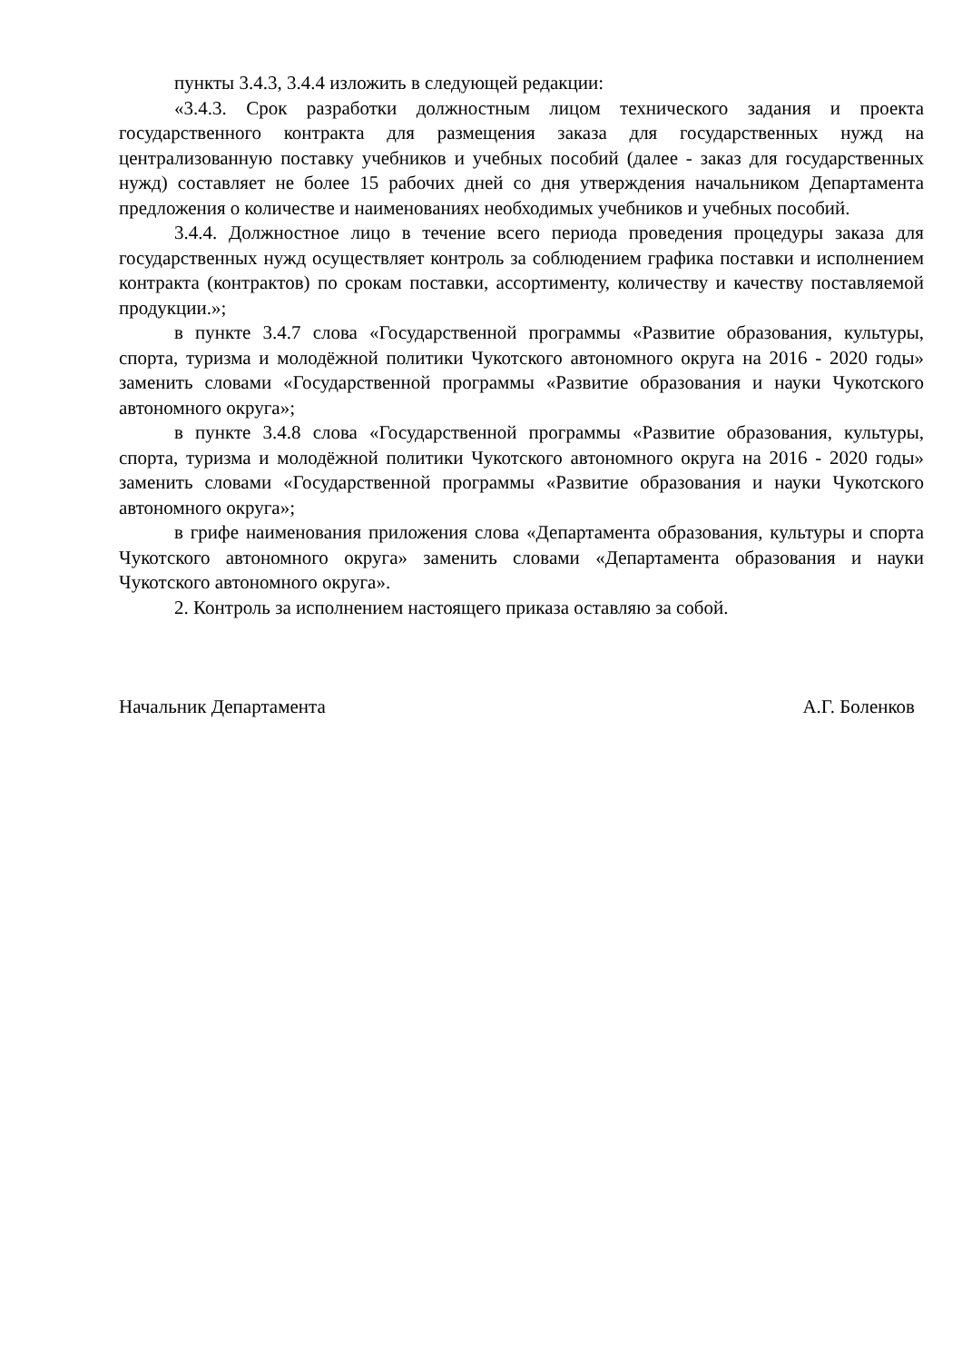пункты 3.4.3, 3.4.4 изложить в следующей редакции:
«3.4.3. Срок разработки должностным лицом технического задания и проекта государственного контракта для размещения заказа для государственных нужд на централизованную поставку учебников и учебных пособий (далее - заказ для государственных нужд) составляет не более 15 рабочих дней со дня утверждения начальником Департамента предложения о количестве и наименованиях необходимых учебников и учебных пособий.
3.4.4. Должностное лицо в течение всего периода проведения процедуры заказа для государственных нужд осуществляет контроль за соблюдением графика поставки и исполнением контракта (контрактов) по срокам поставки, ассортименту, количеству и качеству поставляемой продукции.»;
в пункте 3.4.7 слова «Государственной программы «Развитие образования, культуры, спорта, туризма и молодёжной политики Чукотского автономного округа на 2016 - 2020 годы» заменить словами «Государственной программы «Развитие образования и науки Чукотского автономного округа»;
в пункте 3.4.8 слова «Государственной программы «Развитие образования, культуры, спорта, туризма и молодёжной политики Чукотского автономного округа на 2016 - 2020 годы» заменить словами «Государственной программы «Развитие образования и науки Чукотского автономного округа»;
в грифе наименования приложения слова «Департамента образования, культуры и спорта Чукотского автономного округа» заменить словами «Департамента образования и науки Чукотского автономного округа».
2. Контроль за исполнением настоящего приказа оставляю за собой.
Начальник Департамента А.Г. Боленков